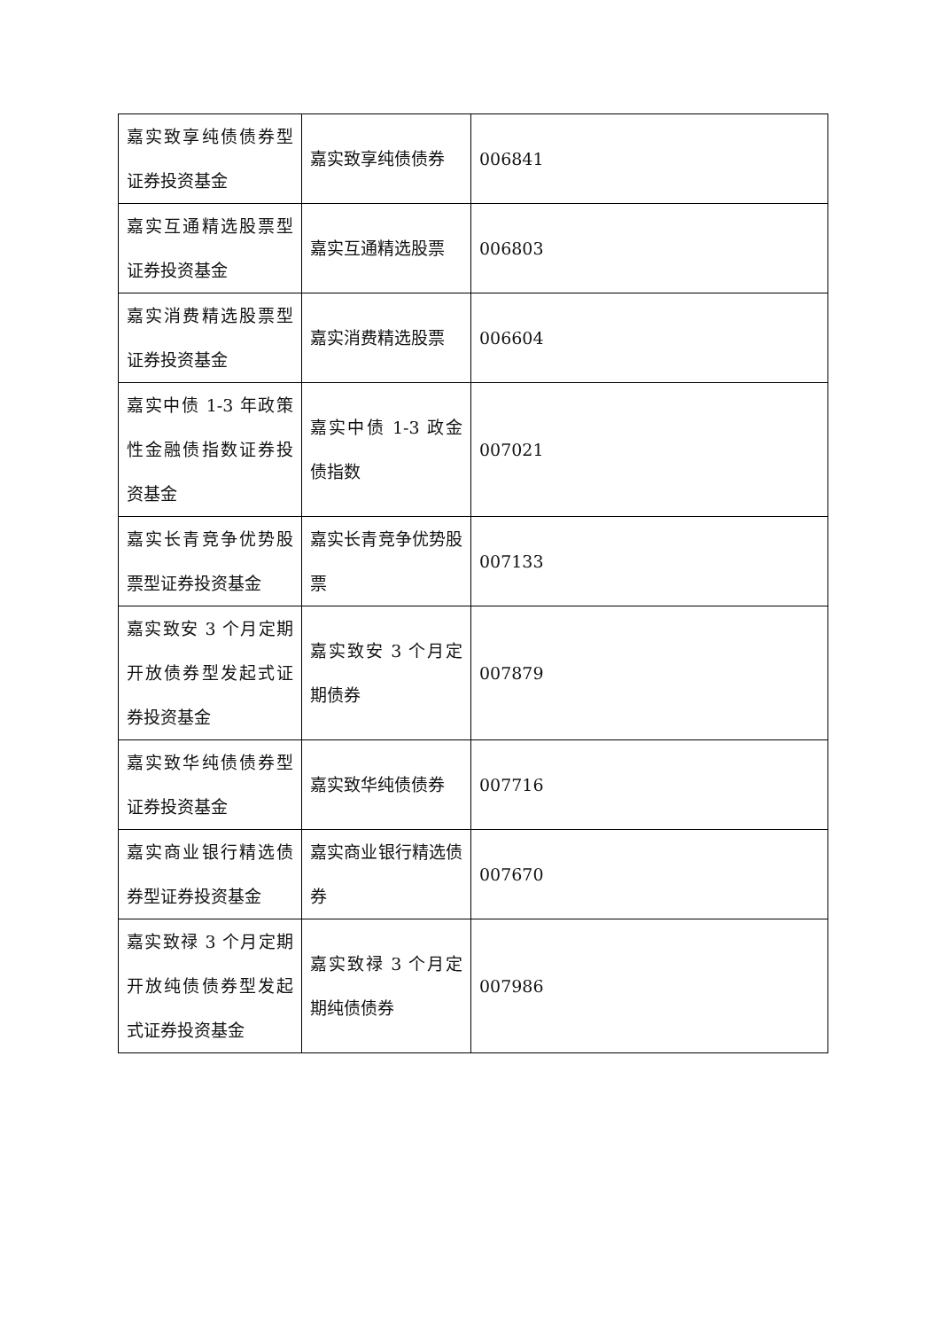| 嘉实致享纯债债券型证券投资基金 | 嘉实致享纯债债券 | 006841 |
| 嘉实互通精选股票型证券投资基金 | 嘉实互通精选股票 | 006803 |
| 嘉实消费精选股票型证券投资基金 | 嘉实消费精选股票 | 006604 |
| 嘉实中债 1-3 年政策性金融债指数证券投资基金 | 嘉实中债 1-3 政金债指数 | 007021 |
| 嘉实长青竞争优势股票型证券投资基金 | 嘉实长青竞争优势股票 | 007133 |
| 嘉实致安 3 个月定期开放债券型发起式证券投资基金 | 嘉实致安 3 个月定期债券 | 007879 |
| 嘉实致华纯债债券型证券投资基金 | 嘉实致华纯债债券 | 007716 |
| 嘉实商业银行精选债券型证券投资基金 | 嘉实商业银行精选债券 | 007670 |
| 嘉实致禄 3 个月定期开放纯债债券型发起式证券投资基金 | 嘉实致禄 3 个月定期纯债债券 | 007986 |